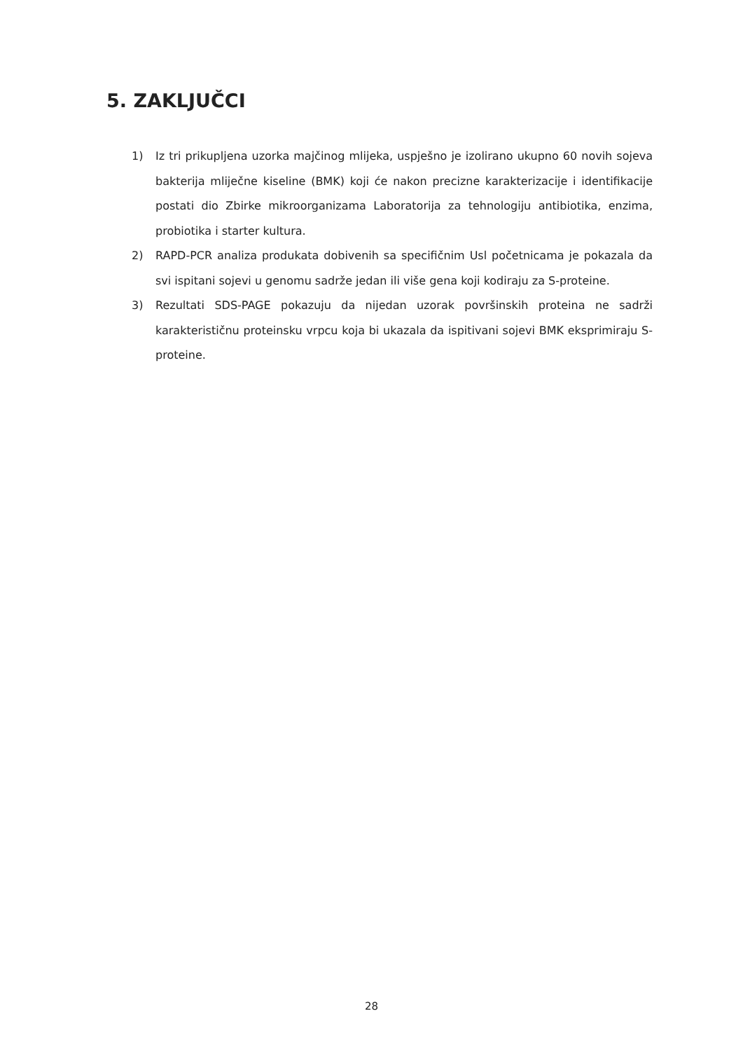5. ZAKLJUČCI
1) Iz tri prikupljena uzorka majčinog mlijeka, uspješno je izolirano ukupno 60 novih sojeva bakterija mliječne kiseline (BMK) koji će nakon precizne karakterizacije i identifikacije postati dio Zbirke mikroorganizama Laboratorija za tehnologiju antibiotika, enzima, probiotika i starter kultura.
2) RAPD-PCR analiza produkata dobivenih sa specifičnim Usl početnicama je pokazala da svi ispitani sojevi u genomu sadrže jedan ili više gena koji kodiraju za S-proteine.
3) Rezultati SDS-PAGE pokazuju da nijedan uzorak površinskih proteina ne sadrži karakterističnu proteinsku vrpcu koja bi ukazala da ispitivani sojevi BMK eksprimiraju S-proteine.
28